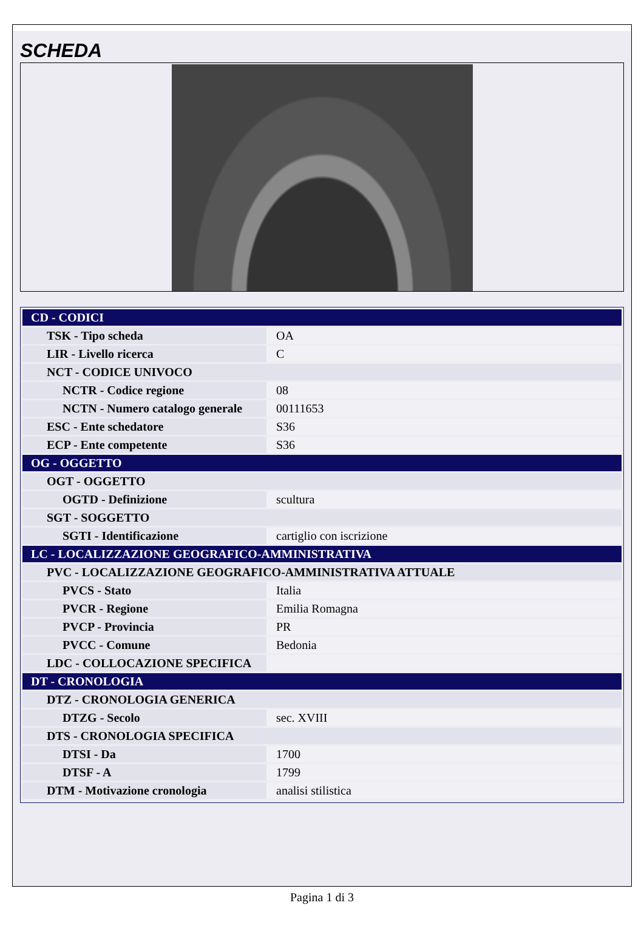SCHEDA
| CD - CODICI | |
| TSK - Tipo scheda | OA |
| LIR - Livello ricerca | C |
| NCT - CODICE UNIVOCO | |
| NCTR - Codice regione | 08 |
| NCTN - Numero catalogo generale | 00111653 |
| ESC - Ente schedatore | S36 |
| ECP - Ente competente | S36 |
| OG - OGGETTO | |
| OGT - OGGETTO | |
| OGTD - Definizione | scultura |
| SGT - SOGGETTO | |
| SGTI - Identificazione | cartiglio con iscrizione |
| LC - LOCALIZZAZIONE GEOGRAFICO-AMMINISTRATIVA | |
| PVC - LOCALIZZAZIONE GEOGRAFICO-AMMINISTRATIVA ATTUALE | |
| PVCS - Stato | Italia |
| PVCR - Regione | Emilia Romagna |
| PVCP - Provincia | PR |
| PVCC - Comune | Bedonia |
| LDC - COLLOCAZIONE SPECIFICA | |
| DT - CRONOLOGIA | |
| DTZ - CRONOLOGIA GENERICA | |
| DTZG - Secolo | sec. XVIII |
| DTS - CRONOLOGIA SPECIFICA | |
| DTSI - Da | 1700 |
| DTSF - A | 1799 |
| DTM - Motivazione cronologia | analisi stilistica |
Pagina 1 di 3